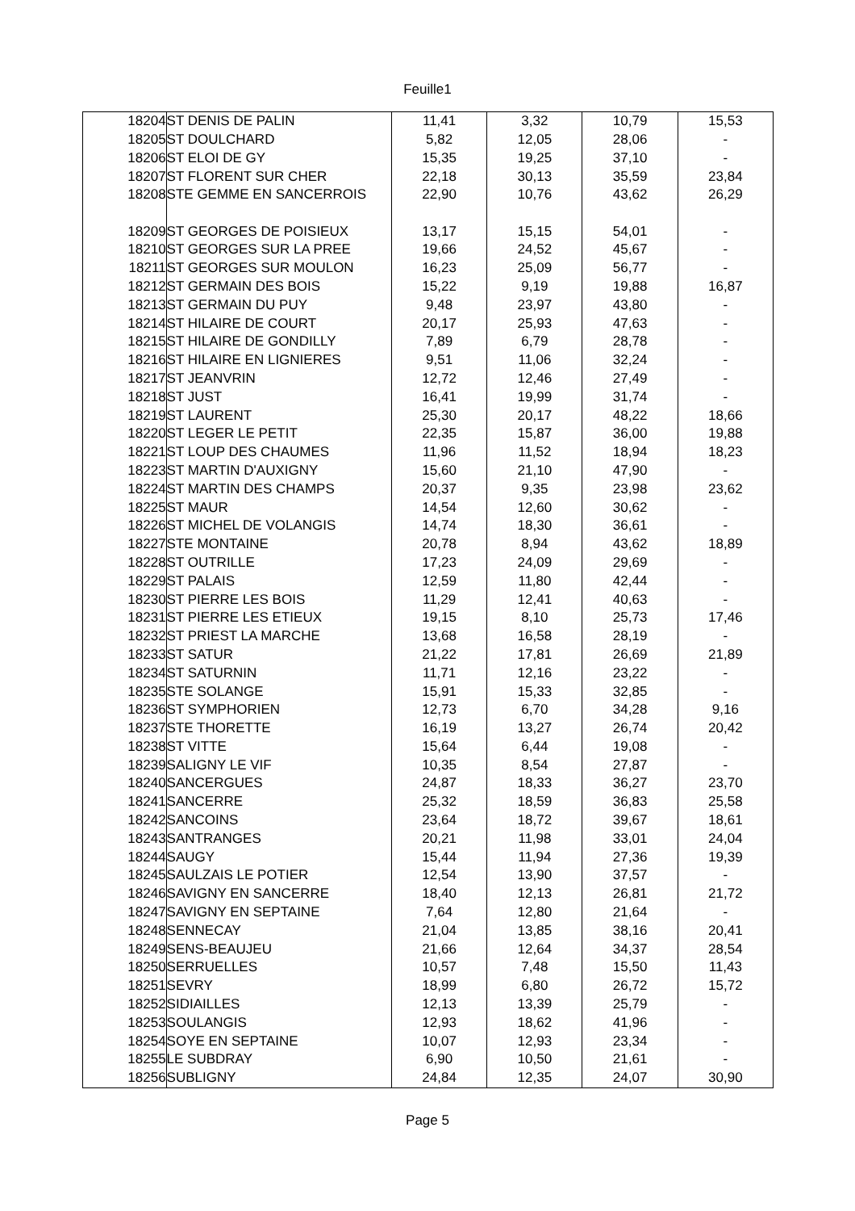Feuille1
| 18204 | ST DENIS DE PALIN | 11,41 | 3,32 | 10,79 | 15,53 |
| 18205 | ST DOULCHARD | 5,82 | 12,05 | 28,06 | - |
| 18206 | ST ELOI DE GY | 15,35 | 19,25 | 37,10 | - |
| 18207 | ST FLORENT SUR CHER | 22,18 | 30,13 | 35,59 | 23,84 |
| 18208 | STE GEMME EN SANCERROIS | 22,90 | 10,76 | 43,62 | 26,29 |
| 18209 | ST GEORGES DE POISIEUX | 13,17 | 15,15 | 54,01 | - |
| 18210 | ST GEORGES SUR LA PREE | 19,66 | 24,52 | 45,67 | - |
| 18211 | ST GEORGES SUR MOULON | 16,23 | 25,09 | 56,77 | - |
| 18212 | ST GERMAIN DES BOIS | 15,22 | 9,19 | 19,88 | 16,87 |
| 18213 | ST GERMAIN DU PUY | 9,48 | 23,97 | 43,80 | - |
| 18214 | ST HILAIRE DE COURT | 20,17 | 25,93 | 47,63 | - |
| 18215 | ST HILAIRE DE GONDILLY | 7,89 | 6,79 | 28,78 | - |
| 18216 | ST HILAIRE EN LIGNIERES | 9,51 | 11,06 | 32,24 | - |
| 18217 | ST JEANVRIN | 12,72 | 12,46 | 27,49 | - |
| 18218 | ST JUST | 16,41 | 19,99 | 31,74 | - |
| 18219 | ST LAURENT | 25,30 | 20,17 | 48,22 | 18,66 |
| 18220 | ST LEGER LE PETIT | 22,35 | 15,87 | 36,00 | 19,88 |
| 18221 | ST LOUP DES CHAUMES | 11,96 | 11,52 | 18,94 | 18,23 |
| 18223 | ST MARTIN D'AUXIGNY | 15,60 | 21,10 | 47,90 | - |
| 18224 | ST MARTIN DES CHAMPS | 20,37 | 9,35 | 23,98 | 23,62 |
| 18225 | ST MAUR | 14,54 | 12,60 | 30,62 | - |
| 18226 | ST MICHEL DE VOLANGIS | 14,74 | 18,30 | 36,61 | - |
| 18227 | STE MONTAINE | 20,78 | 8,94 | 43,62 | 18,89 |
| 18228 | ST OUTRILLE | 17,23 | 24,09 | 29,69 | - |
| 18229 | ST PALAIS | 12,59 | 11,80 | 42,44 | - |
| 18230 | ST PIERRE LES BOIS | 11,29 | 12,41 | 40,63 | - |
| 18231 | ST PIERRE LES ETIEUX | 19,15 | 8,10 | 25,73 | 17,46 |
| 18232 | ST PRIEST LA MARCHE | 13,68 | 16,58 | 28,19 | - |
| 18233 | ST SATUR | 21,22 | 17,81 | 26,69 | 21,89 |
| 18234 | ST SATURNIN | 11,71 | 12,16 | 23,22 | - |
| 18235 | STE SOLANGE | 15,91 | 15,33 | 32,85 | - |
| 18236 | ST SYMPHORIEN | 12,73 | 6,70 | 34,28 | 9,16 |
| 18237 | STE THORETTE | 16,19 | 13,27 | 26,74 | 20,42 |
| 18238 | ST VITTE | 15,64 | 6,44 | 19,08 | - |
| 18239 | SALIGNY LE VIF | 10,35 | 8,54 | 27,87 | - |
| 18240 | SANCERGUES | 24,87 | 18,33 | 36,27 | 23,70 |
| 18241 | SANCERRE | 25,32 | 18,59 | 36,83 | 25,58 |
| 18242 | SANCOINS | 23,64 | 18,72 | 39,67 | 18,61 |
| 18243 | SANTRANGES | 20,21 | 11,98 | 33,01 | 24,04 |
| 18244 | SAUGY | 15,44 | 11,94 | 27,36 | 19,39 |
| 18245 | SAULZAIS LE POTIER | 12,54 | 13,90 | 37,57 | - |
| 18246 | SAVIGNY EN SANCERRE | 18,40 | 12,13 | 26,81 | 21,72 |
| 18247 | SAVIGNY EN SEPTAINE | 7,64 | 12,80 | 21,64 | - |
| 18248 | SENNECAY | 21,04 | 13,85 | 38,16 | 20,41 |
| 18249 | SENS-BEAUJEU | 21,66 | 12,64 | 34,37 | 28,54 |
| 18250 | SERRUELLES | 10,57 | 7,48 | 15,50 | 11,43 |
| 18251 | SEVRY | 18,99 | 6,80 | 26,72 | 15,72 |
| 18252 | SIDIAILLES | 12,13 | 13,39 | 25,79 | - |
| 18253 | SOULANGIS | 12,93 | 18,62 | 41,96 | - |
| 18254 | SOYE EN SEPTAINE | 10,07 | 12,93 | 23,34 | - |
| 18255 | LE SUBDRAY | 6,90 | 10,50 | 21,61 | - |
| 18256 | SUBLIGNY | 24,84 | 12,35 | 24,07 | 30,90 |
Page 5